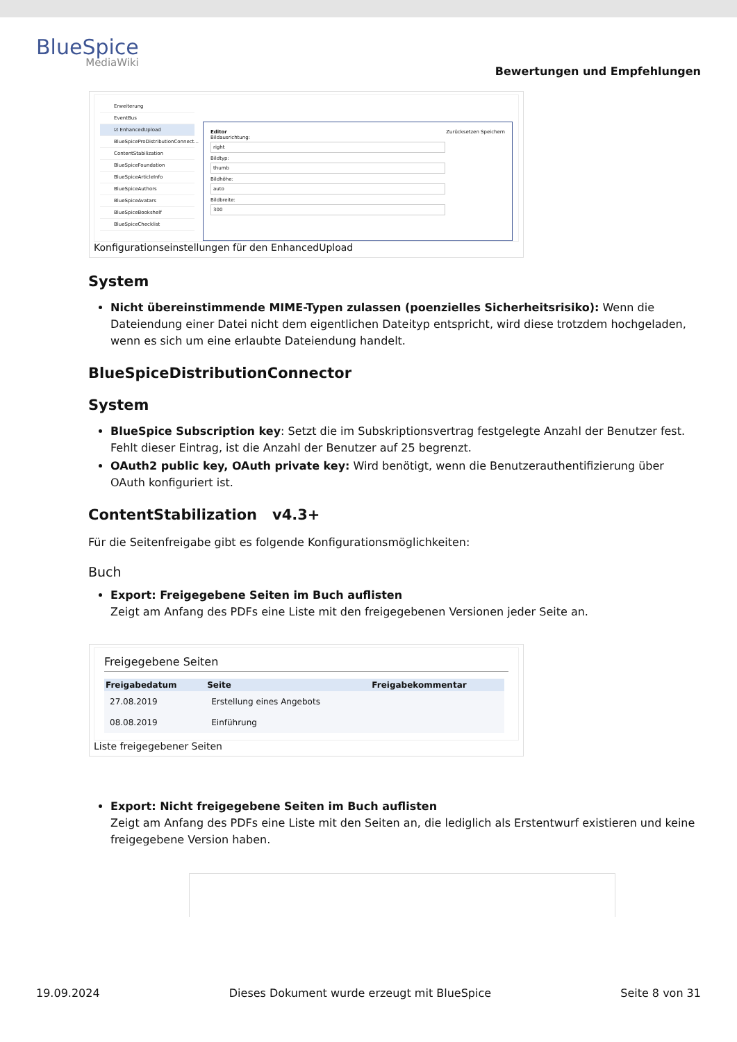BlueSpice
MediaWiki
Bewertungen und Empfehlungen
Erweiterung
EventBus
☑ EnhancedUpload
BlueSpiceProDistributionConnect...
ContentStabilization
BlueSpiceFoundation
BlueSpiceArticleInfo
BlueSpiceAuthors
BlueSpiceAvatars
BlueSpiceBookshelf
BlueSpiceChecklist
Editor Zurücksetzen Speichern
Bildausrichtung:
right
Bildtyp:
thumb
Bildhöhe:
auto
Bildbreite:
300
Konfigurationseinstellungen für den EnhancedUpload
System
Nicht übereinstimmende MIME-Typen zulassen (poenzielles Sicherheitsrisiko): Wenn die Dateiendung einer Datei nicht dem eigentlichen Dateityp entspricht, wird diese trotzdem hochgeladen, wenn es sich um eine erlaubte Dateiendung handelt.
BlueSpiceDistributionConnector
System
BlueSpice Subscription key: Setzt die im Subskriptionsvertrag festgelegte Anzahl der Benutzer fest. Fehlt dieser Eintrag, ist die Anzahl der Benutzer auf 25 begrenzt.
OAuth2 public key, OAuth private key: Wird benötigt, wenn die Benutzerauthentifizierung über OAuth konfiguriert ist.
ContentStabilization v4.3+
Für die Seitenfreigabe gibt es folgende Konfigurationsmöglichkeiten:
Buch
Export: Freigegebene Seiten im Buch auflisten
Zeigt am Anfang des PDFs eine Liste mit den freigegebenen Versionen jeder Seite an.
Freigegebene Seiten
| Freigabedatum | Seite | Freigabekommentar |
| --- | --- | --- |
| 27.08.2019 | Erstellung eines Angebots | |
| 08.08.2019 | Einführung | |
Liste freigegebener Seiten
Export: Nicht freigegebene Seiten im Buch auflisten
Zeigt am Anfang des PDFs eine Liste mit den Seiten an, die lediglich als Erstentwurf existieren und keine freigegebene Version haben.
19.09.2024 Dieses Dokument wurde erzeugt mit BlueSpice Seite 8 von 31